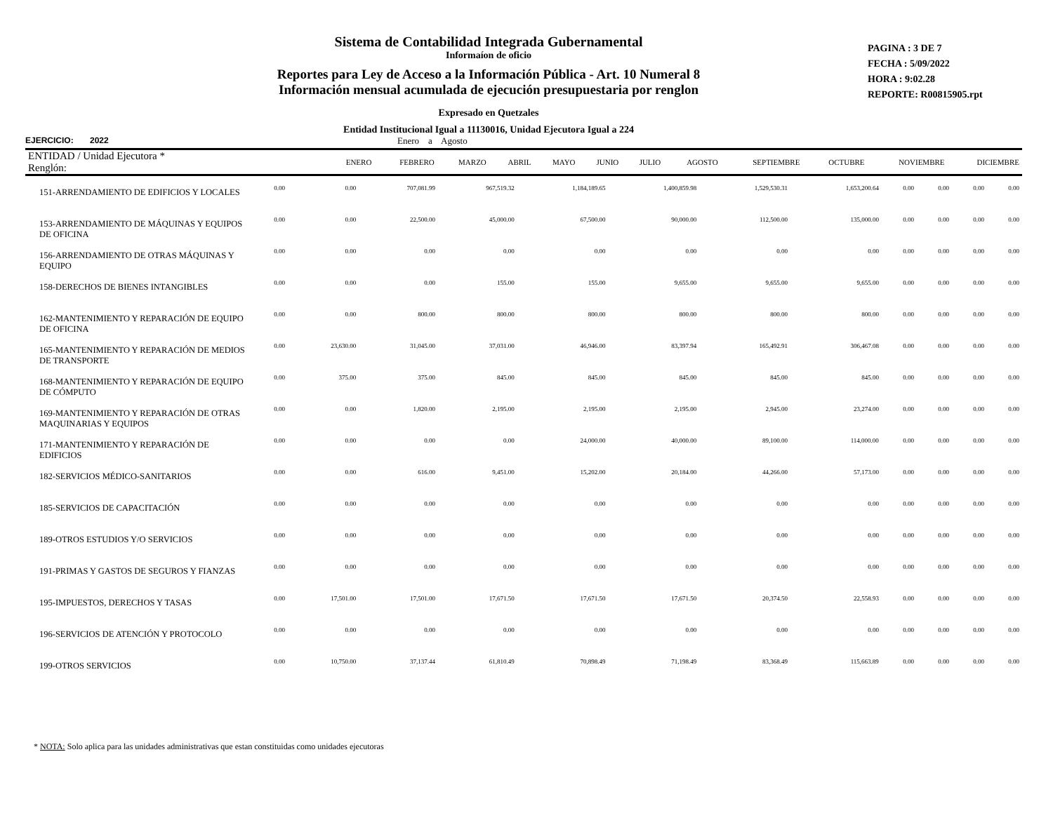Sistema de Contabilidad Integrada Gubernamental
Informaíon de oficio
Reportes para Ley de Acceso a la Información Pública - Art. 10 Numeral 8
Información mensual acumulada de ejecución presupuestaria por renglon
Expresado en Quetzales
Entidad Institucional Igual a 11130016, Unidad Ejecutora Igual a 224
PAGINA : 3 DE 7
FECHA : 5/09/2022
HORA : 9:02.28
REPORTE: R00815905.rpt
EJERCICIO: 2022 Enero a Agosto
| ENTIDAD / Unidad Ejecutora * Renglón: | ENERO | FEBRERO | MARZO | ABRIL | MAYO | JUNIO | JULIO | AGOSTO | SEPTIEMBRE | OCTUBRE | NOVIEMBRE | DICIEMBRE |
| --- | --- | --- | --- | --- | --- | --- | --- | --- | --- | --- | --- | --- |
| 151-ARRENDAMIENTO DE EDIFICIOS Y LOCALES | 0.00 | 0.00 | 707,081.99 | 967,519.32 | 1,184,189.65 | 1,400,859.98 | 1,529,530.31 | 1,653,200.64 | 0.00 | 0.00 | 0.00 | 0.00 |
| 153-ARRENDAMIENTO DE MÁQUINAS Y EQUIPOS DE OFICINA | 0.00 | 0.00 | 22,500.00 | 45,000.00 | 67,500.00 | 90,000.00 | 112,500.00 | 135,000.00 | 0.00 | 0.00 | 0.00 | 0.00 |
| 156-ARRENDAMIENTO DE OTRAS MÁQUINAS Y EQUIPO | 0.00 | 0.00 | 0.00 | 0.00 | 0.00 | 0.00 | 0.00 | 0.00 | 0.00 | 0.00 | 0.00 | 0.00 |
| 158-DERECHOS DE BIENES INTANGIBLES | 0.00 | 0.00 | 0.00 | 155.00 | 155.00 | 9,655.00 | 9,655.00 | 9,655.00 | 0.00 | 0.00 | 0.00 | 0.00 |
| 162-MANTENIMIENTO Y REPARACIÓN DE EQUIPO DE OFICINA | 0.00 | 0.00 | 800.00 | 800.00 | 800.00 | 800.00 | 800.00 | 800.00 | 0.00 | 0.00 | 0.00 | 0.00 |
| 165-MANTENIMIENTO Y REPARACIÓN DE MEDIOS DE TRANSPORTE | 0.00 | 23,630.00 | 31,045.00 | 37,031.00 | 46,946.00 | 83,397.94 | 165,492.91 | 306,467.08 | 0.00 | 0.00 | 0.00 | 0.00 |
| 168-MANTENIMIENTO Y REPARACIÓN DE EQUIPO DE CÓMPUTO | 0.00 | 375.00 | 375.00 | 845.00 | 845.00 | 845.00 | 845.00 | 845.00 | 0.00 | 0.00 | 0.00 | 0.00 |
| 169-MANTENIMIENTO Y REPARACIÓN DE OTRAS MAQUINARIAS Y EQUIPOS | 0.00 | 0.00 | 1,820.00 | 2,195.00 | 2,195.00 | 2,195.00 | 2,945.00 | 23,274.00 | 0.00 | 0.00 | 0.00 | 0.00 |
| 171-MANTENIMIENTO Y REPARACIÓN DE EDIFICIOS | 0.00 | 0.00 | 0.00 | 0.00 | 24,000.00 | 40,000.00 | 89,100.00 | 114,000.00 | 0.00 | 0.00 | 0.00 | 0.00 |
| 182-SERVICIOS MÉDICO-SANITARIOS | 0.00 | 0.00 | 616.00 | 9,451.00 | 15,202.00 | 20,184.00 | 44,266.00 | 57,173.00 | 0.00 | 0.00 | 0.00 | 0.00 |
| 185-SERVICIOS DE CAPACITACIÓN | 0.00 | 0.00 | 0.00 | 0.00 | 0.00 | 0.00 | 0.00 | 0.00 | 0.00 | 0.00 | 0.00 | 0.00 |
| 189-OTROS ESTUDIOS Y/O SERVICIOS | 0.00 | 0.00 | 0.00 | 0.00 | 0.00 | 0.00 | 0.00 | 0.00 | 0.00 | 0.00 | 0.00 | 0.00 |
| 191-PRIMAS Y GASTOS DE SEGUROS Y FIANZAS | 0.00 | 0.00 | 0.00 | 0.00 | 0.00 | 0.00 | 0.00 | 0.00 | 0.00 | 0.00 | 0.00 | 0.00 |
| 195-IMPUESTOS, DERECHOS Y TASAS | 0.00 | 17,501.00 | 17,501.00 | 17,671.50 | 17,671.50 | 17,671.50 | 20,374.50 | 22,558.93 | 0.00 | 0.00 | 0.00 | 0.00 |
| 196-SERVICIOS DE ATENCIÓN Y PROTOCOLO | 0.00 | 0.00 | 0.00 | 0.00 | 0.00 | 0.00 | 0.00 | 0.00 | 0.00 | 0.00 | 0.00 | 0.00 |
| 199-OTROS SERVICIOS | 0.00 | 10,750.00 | 37,137.44 | 61,810.49 | 70,898.49 | 71,198.49 | 83,368.49 | 115,663.89 | 0.00 | 0.00 | 0.00 | 0.00 |
* NOTA: Solo aplica para las unidades administrativas que estan constituidas como unidades ejecutoras